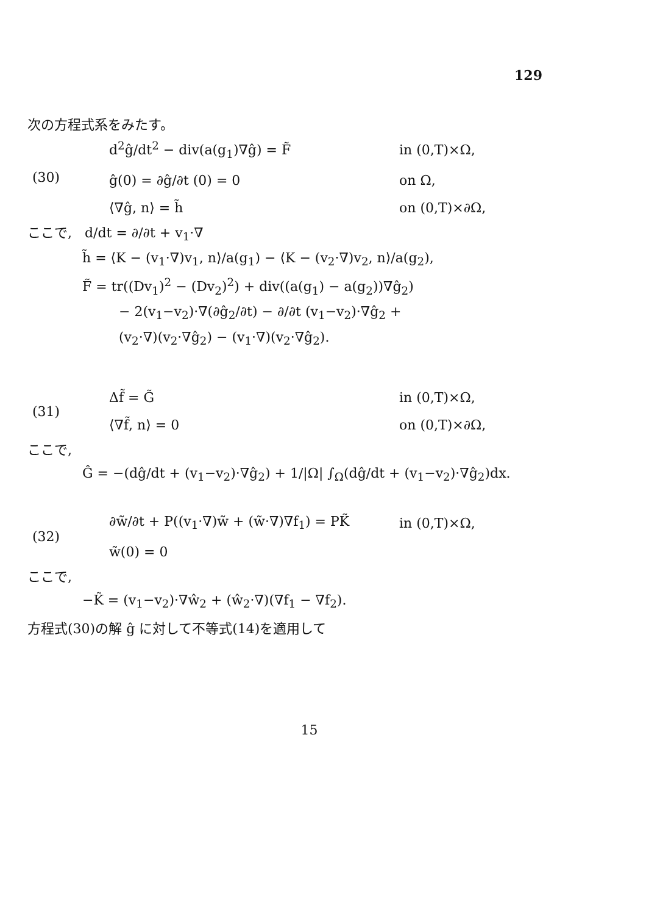129
次の方程式系をみたす。
| (30) | d<sup>2</sup>ĝ/dt<sup>2</sup> − div(a(g<sub>1</sub>)∇ĝ) = F̃ | in (0,T)×Ω, |
| | ĝ(0) = ∂ĝ/∂t (0) = 0 | on Ω, |
| | ⟨∇ĝ, n⟩ = h̃ | on (0,T)×∂Ω, |
ここで, d/dt = ∂/∂t + v<sub>1</sub>·∇
h̃ = ⟨K − (v<sub>1</sub>·∇)v<sub>1</sub>, n⟩/a(g<sub>1</sub>) − ⟨K − (v<sub>2</sub>·∇)v<sub>2</sub>, n⟩/a(g<sub>2</sub>),
F̃ = tr((Dv<sub>1</sub>)<sup>2</sup> − (Dv<sub>2</sub>)<sup>2</sup>) + div((a(g<sub>1</sub>) − a(g<sub>2</sub>))∇ĝ<sub>2</sub>)
− 2(v<sub>1</sub>−v<sub>2</sub>)·∇(∂ĝ<sub>2</sub>/∂t) − ∂/∂t (v<sub>1</sub>−v<sub>2</sub>)·∇ĝ<sub>2</sub> +
(v<sub>2</sub>·∇)(v<sub>2</sub>·∇ĝ<sub>2</sub>) − (v<sub>1</sub>·∇)(v<sub>2</sub>·∇ĝ<sub>2</sub>).
| (31) | Δf̃ = G̃ | in (0,T)×Ω, |
| | ⟨∇f̃, n⟩ = 0 | on (0,T)×∂Ω, |
ここで,
Ĝ = −(dĝ/dt + (v<sub>1</sub>−v<sub>2</sub>)·∇ĝ<sub>2</sub>) + 1/|Ω| ∫<sub>Ω</sub>(dĝ/dt + (v<sub>1</sub>−v<sub>2</sub>)·∇ĝ<sub>2</sub>)dx.
| (32) | ∂w̃/∂t + P((v<sub>1</sub>·∇)w̃ + (w̃·∇)∇f<sub>1</sub>) = PK̃ | in (0,T)×Ω, |
| | w̃(0) = 0 | |
ここで,
−K̃ = (v<sub>1</sub>−v<sub>2</sub>)·∇ŵ<sub>2</sub> + (ŵ<sub>2</sub>·∇)(∇f<sub>1</sub> − ∇f<sub>2</sub>).
方程式(30)の解 ĝ に対して不等式(14)を適用して
15